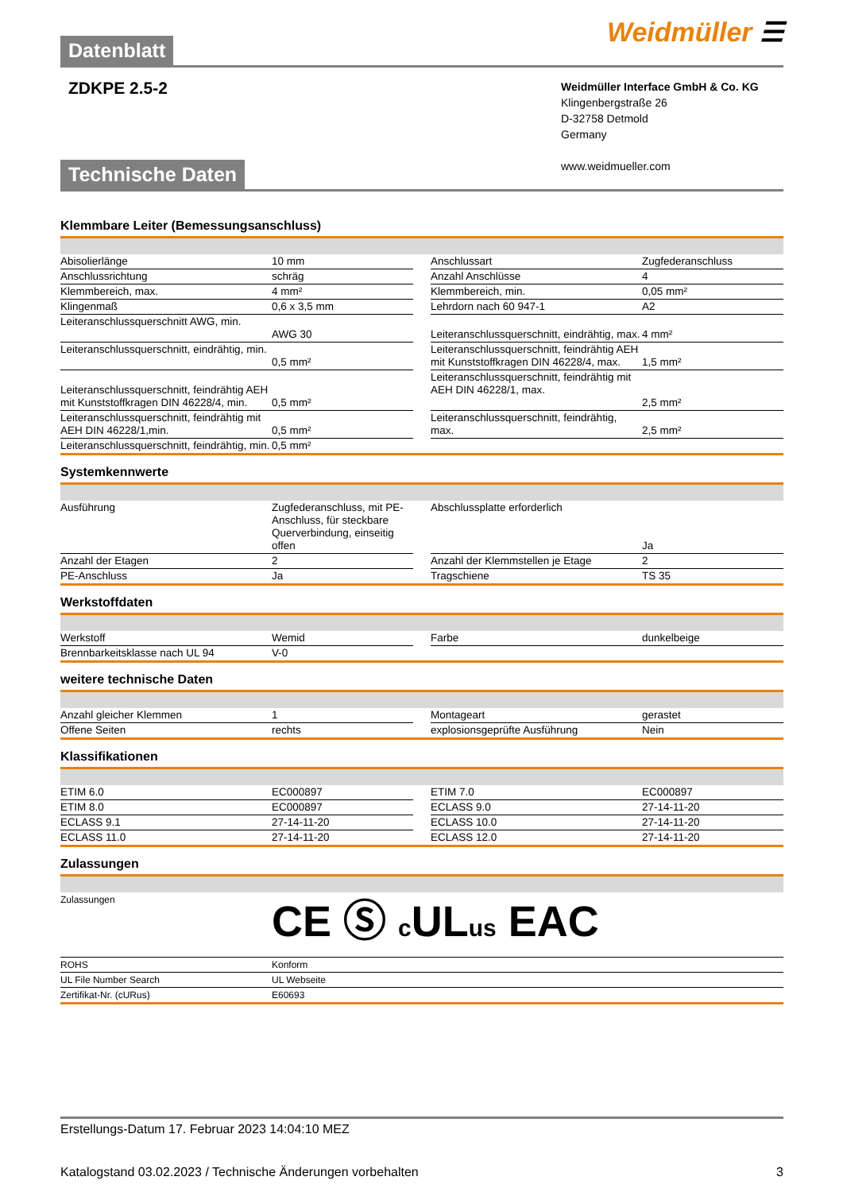Datenblatt Weidmüller ☰
ZDKPE 2.5-2
Weidmüller Interface GmbH & Co. KG
Klingenbergstraße 26
D-32758 Detmold
Germany
www.weidmueller.com
Technische Daten
Klemmbare Leiter (Bemessungsanschluss)
| Abisolierlänge | 10 mm | | Anschlussart | Zugfederanschluss |
| Anschlussrichtung | schräg | | Anzahl Anschlüsse | 4 |
| Klemmbereich, max. | 4 mm² | | Klemmbereich, min. | 0,05 mm² |
| Klingenmaß | 0,6 x 3,5 mm | | Lehrdorn nach 60 947-1 | A2 |
| Leiteranschlussquerschnitt AWG, min. | AWG 30 | | Leiteranschlussquerschnitt, eindrähtig, max. | 4 mm² |
| Leiteranschlussquerschnitt, eindrähtig, min. | 0,5 mm² | | Leiteranschlussquerschnitt, feindrähtig AEH mit Kunststoffkragen DIN 46228/4, max. | 1,5 mm² |
| Leiteranschlussquerschnitt, feindrähtig AEH mit Kunststoffkragen DIN 46228/4, min. | 0,5 mm² | | Leiteranschlussquerschnitt, feindrähtig mit AEH DIN 46228/1, max. | 2,5 mm² |
| Leiteranschlussquerschnitt, feindrähtig mit AEH DIN 46228/1,min. | 0,5 mm² | | Leiteranschlussquerschnitt, feindrähtig, max. | 2,5 mm² |
| Leiteranschlussquerschnitt, feindrähtig, min. | 0,5 mm² | | | |
Systemkennwerte
| Ausführung | Zugfederanschluss, mit PE-Anschluss, für steckbare Querverbindung, einseitig offen | | Abschlussplatte erforderlich | Ja |
| Anzahl der Etagen | 2 | | Anzahl der Klemmstellen je Etage | 2 |
| PE-Anschluss | Ja | | Tragschiene | TS 35 |
Werkstoffdaten
| Werkstoff | Wemid | | Farbe | dunkelbeige |
| Brennbarkeitsklasse nach UL 94 | V-0 | | | |
weitere technische Daten
| Anzahl gleicher Klemmen | 1 | | Montageart | gerastet |
| Offene Seiten | rechts | | explosionsgeprüfte Ausführung | Nein |
Klassifikationen
| ETIM 6.0 | EC000897 | | ETIM 7.0 | EC000897 |
| ETIM 8.0 | EC000897 | | ECLASS 9.0 | 27-14-11-20 |
| ECLASS 9.1 | 27-14-11-20 | | ECLASS 10.0 | 27-14-11-20 |
| ECLASS 11.0 | 27-14-11-20 | | ECLASS 12.0 | 27-14-11-20 |
Zulassungen
| Zulassungen | CE Ⓢ c UL us EAC |
| ROHS | Konform |
| UL File Number Search | UL Webseite |
| Zertifikat-Nr. (cURus) | E60693 |
Erstellungs-Datum 17. Februar 2023 14:04:10 MEZ
Katalogstand 03.02.2023 / Technische Änderungen vorbehalten 3